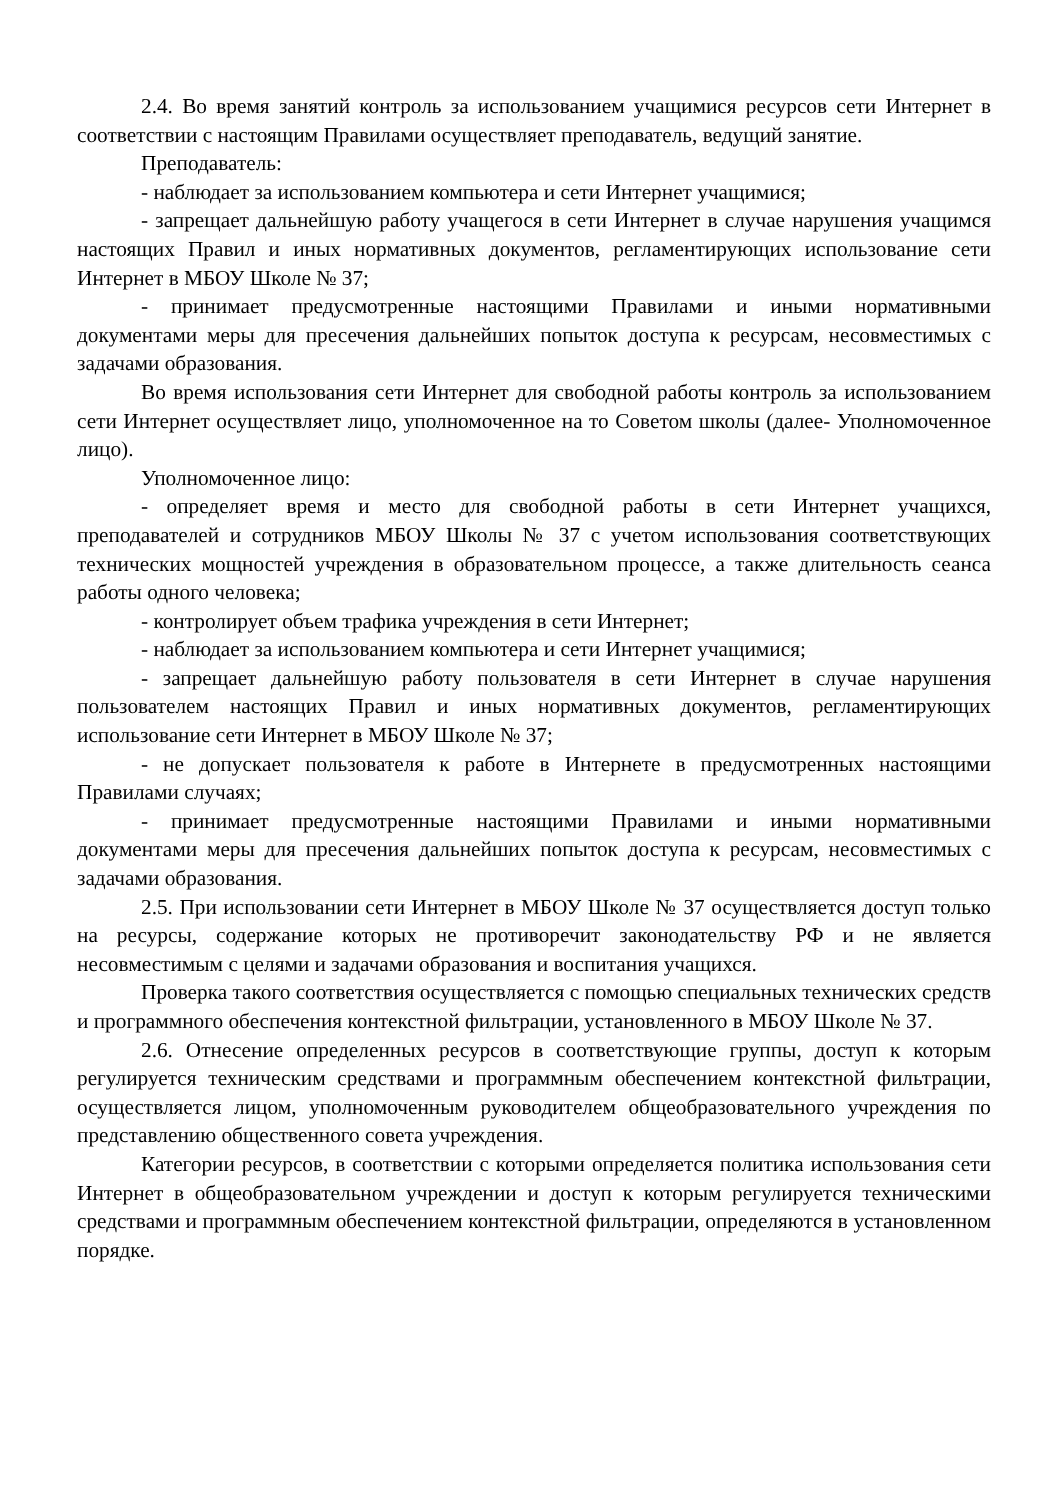2.4. Во время занятий контроль за использованием учащимися ресурсов сети Интернет в соответствии с настоящим Правилами осуществляет преподаватель, ведущий занятие.
Преподаватель:
- наблюдает за использованием компьютера и сети Интернет учащимися;
- запрещает дальнейшую работу учащегося в сети Интернет в случае нарушения учащимся настоящих Правил и иных нормативных документов, регламентирующих использование сети Интернет в МБОУ Школе № 37;
- принимает предусмотренные настоящими Правилами и иными нормативными документами меры для пресечения дальнейших попыток доступа к ресурсам, несовместимых с задачами образования.
Во время использования сети Интернет для свободной работы контроль за использованием сети Интернет осуществляет лицо, уполномоченное на то Советом школы (далее- Уполномоченное лицо).
Уполномоченное лицо:
- определяет время и место для свободной работы в сети Интернет учащихся, преподавателей и сотрудников МБОУ Школы № 37 с учетом использования соответствующих технических мощностей учреждения в образовательном процессе, а также длительность сеанса работы одного человека;
- контролирует объем трафика учреждения в сети Интернет;
- наблюдает за использованием компьютера и сети Интернет учащимися;
- запрещает дальнейшую работу пользователя в сети Интернет в случае нарушения пользователем настоящих Правил и иных нормативных документов, регламентирующих использование сети Интернет в МБОУ Школе № 37;
- не допускает пользователя к работе в Интернете в предусмотренных настоящими Правилами случаях;
- принимает предусмотренные настоящими Правилами и иными нормативными документами меры для пресечения дальнейших попыток доступа к ресурсам, несовместимых с задачами образования.
2.5. При использовании сети Интернет в МБОУ Школе № 37 осуществляется доступ только на ресурсы, содержание которых не противоречит законодательству РФ и не является несовместимым с целями и задачами образования и воспитания учащихся.
Проверка такого соответствия осуществляется с помощью специальных технических средств и программного обеспечения контекстной фильтрации, установленного в МБОУ Школе № 37.
2.6. Отнесение определенных ресурсов в соответствующие группы, доступ к которым регулируется техническим средствами и программным обеспечением контекстной фильтрации, осуществляется лицом, уполномоченным руководителем общеобразовательного учреждения по представлению общественного совета учреждения.
Категории ресурсов, в соответствии с которыми определяется политика использования сети Интернет в общеобразовательном учреждении и доступ к которым регулируется техническими средствами и программным обеспечением контекстной фильтрации, определяются в установленном порядке.